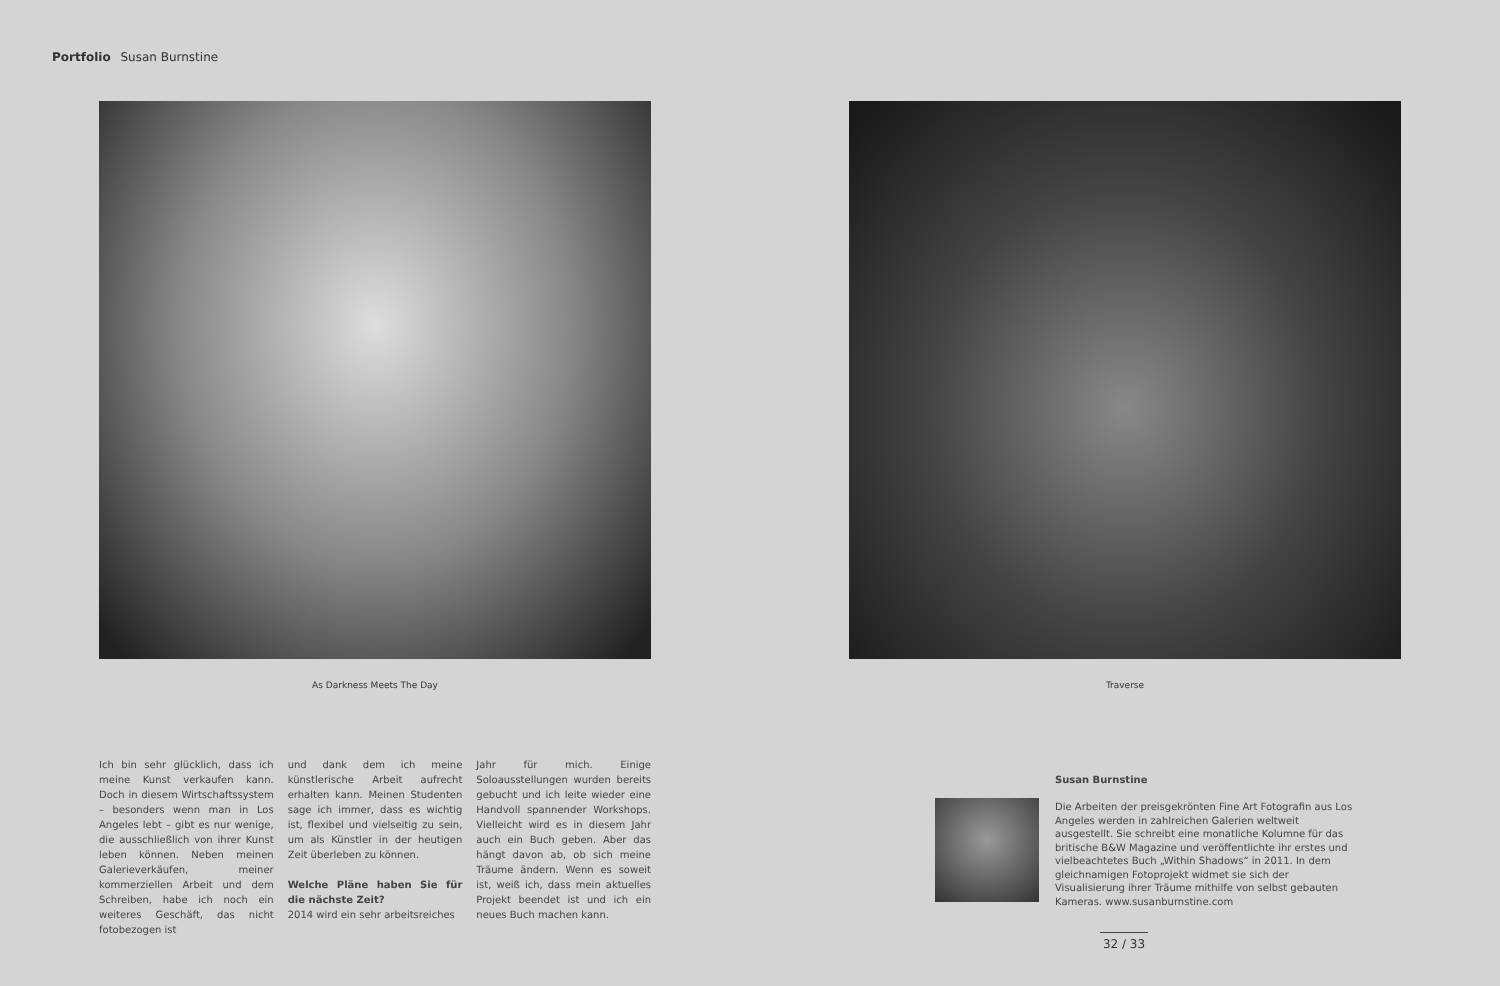Portfolio Susan Burnstine
As Darkness Meets The Day Traverse
Ich bin sehr glücklich, dass ich meine Kunst verkaufen kann. Doch in diesem Wirtschaftssystem – besonders wenn man in Los Angeles lebt – gibt es nur wenige, die ausschließlich von ihrer Kunst leben können. Neben meinen Galerieverkäufen, meiner kommerziellen Arbeit und dem Schreiben, habe ich noch ein weiteres Geschäft, das nicht fotobezogen ist
und dank dem ich meine künstlerische Arbeit aufrecht erhalten kann. Meinen Studenten sage ich immer, dass es wichtig ist, flexibel und vielseitig zu sein, um als Künstler in der heutigen Zeit überleben zu können.
Welche Pläne haben Sie für die nächste Zeit?
2014 wird ein sehr arbeitsreiches
Jahr für mich. Einige Soloausstellungen wurden bereits gebucht und ich leite wieder eine Handvoll spannender Workshops. Vielleicht wird es in diesem Jahr auch ein Buch geben. Aber das hängt davon ab, ob sich meine Träume ändern. Wenn es soweit ist, weiß ich, dass mein aktuelles Projekt beendet ist und ich ein neues Buch machen kann.
Susan Burnstine
Die Arbeiten der preisgekrönten Fine Art Fotografin aus Los Angeles werden in zahlreichen Galerien weltweit ausgestellt. Sie schreibt eine monatliche Kolumne für das britische B&W Magazine und veröffentlichte ihr erstes und vielbeachtetes Buch „Within Shadows“ in 2011. In dem gleichnamigen Fotoprojekt widmet sie sich der Visualisierung ihrer Träume mithilfe von selbst gebauten Kameras. www.susanburnstine.com
32 / 33